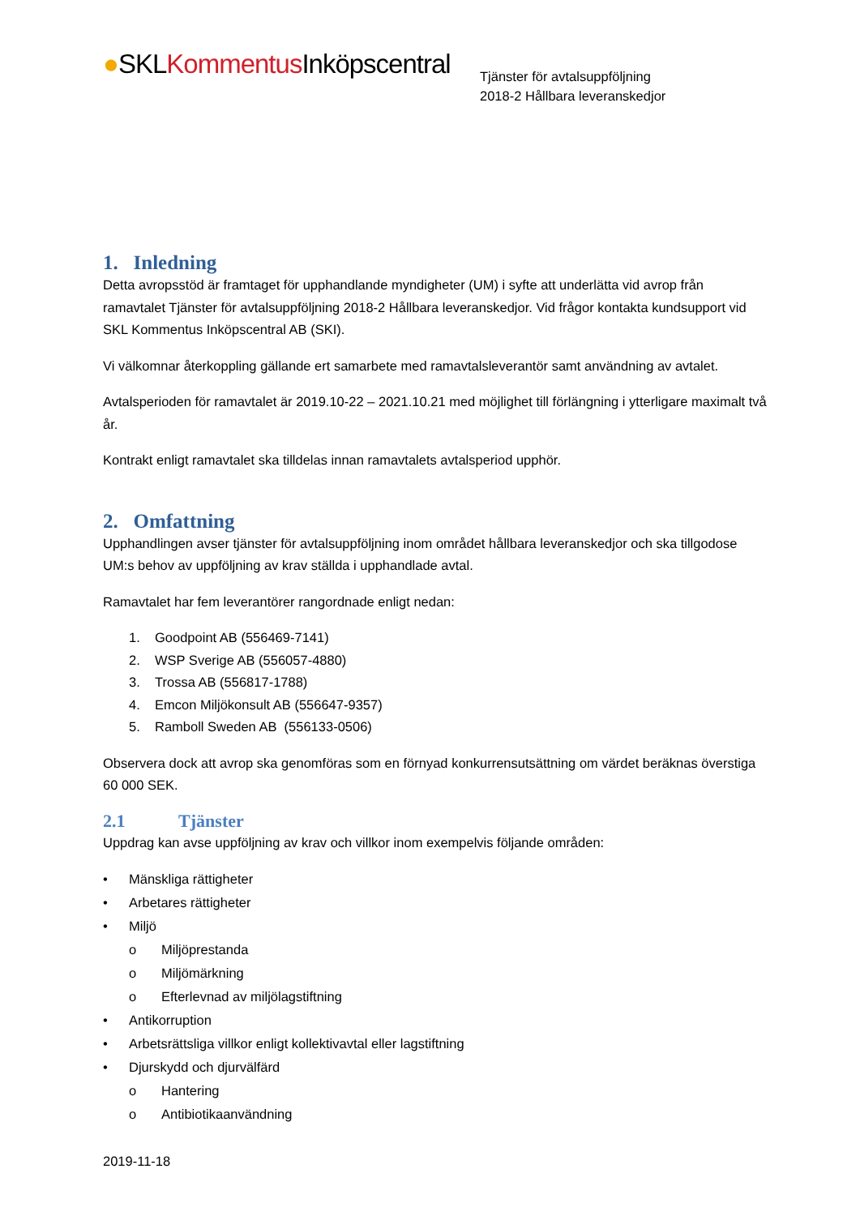●SKLKommentus Inköpscentral
Tjänster för avtalsuppföljning
2018-2 Hållbara leveranskedjor
1. Inledning
Detta avropsstöd är framtaget för upphandlande myndigheter (UM) i syfte att underlätta vid avrop från ramavtalet Tjänster för avtalsuppföljning 2018-2 Hållbara leveranskedjor. Vid frågor kontakta kundsupport vid SKL Kommentus Inköpscentral AB (SKI).
Vi välkomnar återkoppling gällande ert samarbete med ramavtalsleverantör samt användning av avtalet.
Avtalsperioden för ramavtalet är 2019.10-22 – 2021.10.21 med möjlighet till förlängning i ytterligare maximalt två år.
Kontrakt enligt ramavtalet ska tilldelas innan ramavtalets avtalsperiod upphör.
2. Omfattning
Upphandlingen avser tjänster för avtalsuppföljning inom området hållbara leveranskedjor och ska tillgodose UM:s behov av uppföljning av krav ställda i upphandlade avtal.
Ramavtalet har fem leverantörer rangordnade enligt nedan:
1. Goodpoint AB (556469-7141)
2. WSP Sverige AB (556057-4880)
3. Trossa AB (556817-1788)
4. Emcon Miljökonsult AB (556647-9357)
5. Ramboll Sweden AB (556133-0506)
Observera dock att avrop ska genomföras som en förnyad konkurrensutsättning om värdet beräknas överstiga 60 000 SEK.
2.1 Tjänster
Uppdrag kan avse uppföljning av krav och villkor inom exempelvis följande områden:
• Mänskliga rättigheter
• Arbetares rättigheter
• Miljö
o Miljöprestanda
o Miljömärkning
o Efterlevnad av miljölagstiftning
• Antikorruption
• Arbetsrättsliga villkor enligt kollektivavtal eller lagstiftning
• Djurskydd och djurvälfärd
o Hantering
o Antibiotikaanvändning
2019-11-18